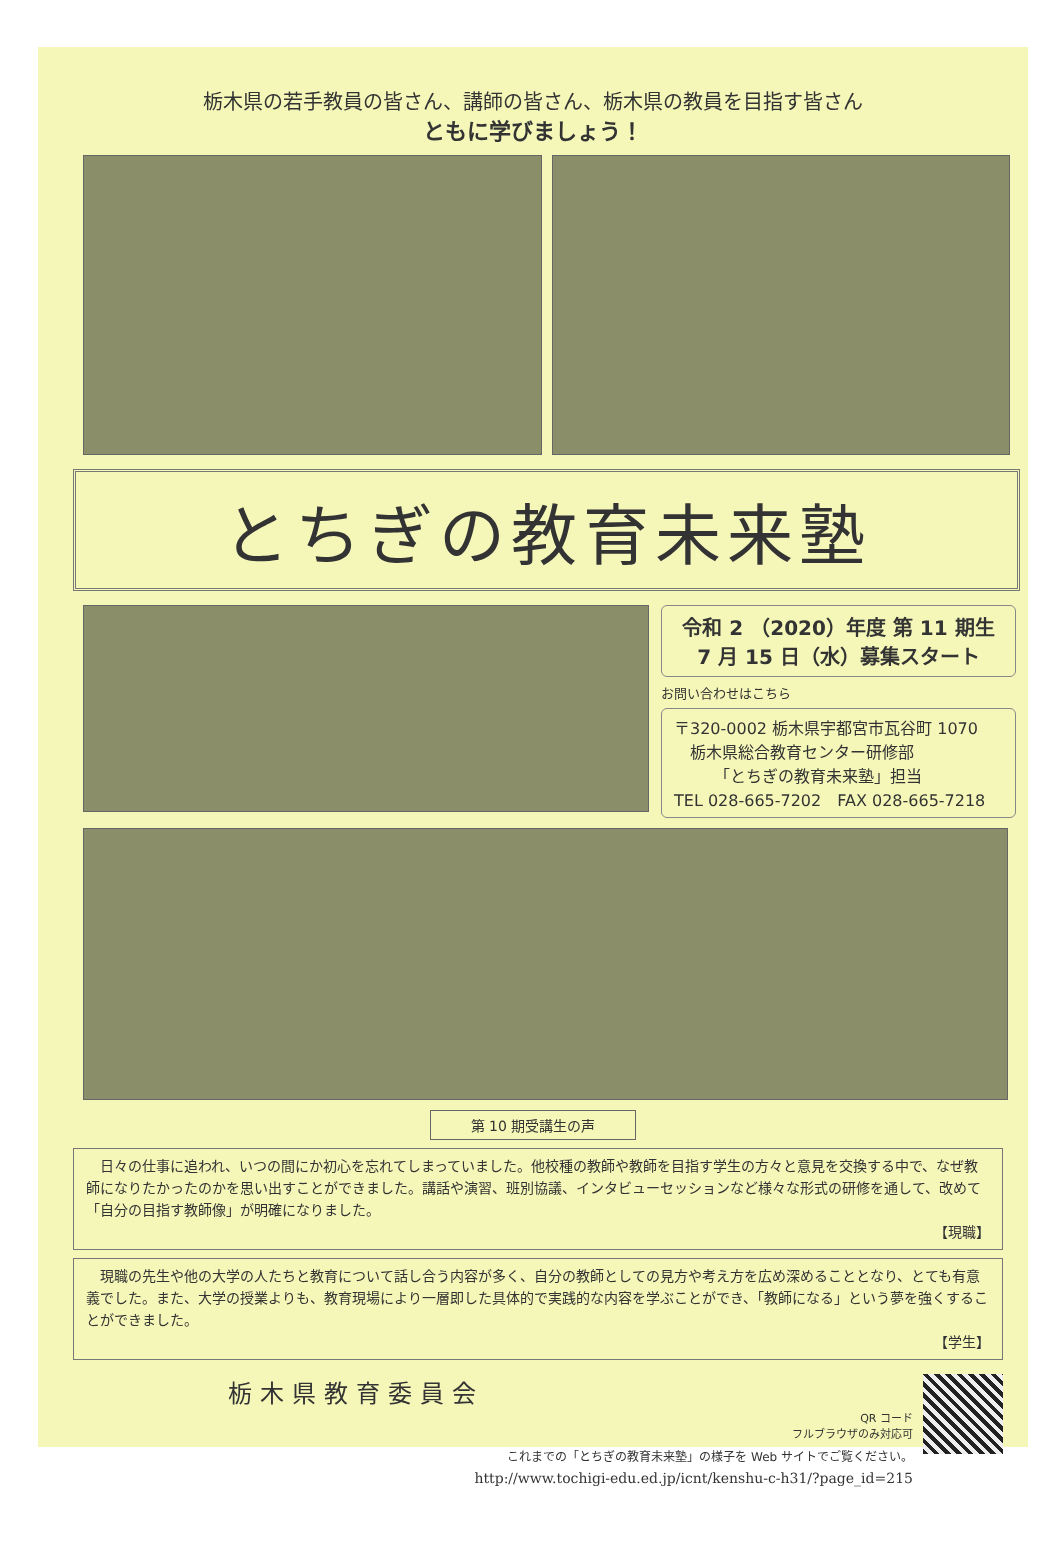栃木県の若手教員の皆さん、講師の皆さん、栃木県の教員を目指す皆さん
ともに学びましょう！
とちぎの教育未来塾
令和 2 （2020）年度 第 11 期生
7 月 15 日（水）募集スタート
お問い合わせはこちら
〒320-0002 栃木県宇都宮市瓦谷町 1070
　栃木県総合教育センター研修部
　　　「とちぎの教育未来塾」担当
TEL 028-665-7202　FAX 028-665-7218
第 10 期受講生の声
　日々の仕事に追われ、いつの間にか初心を忘れてしまっていました。他校種の教師や教師を目指す学生の方々と意見を交換する中で、なぜ教師になりたかったのかを思い出すことができました。講話や演習、班別協議、インタビューセッションなど様々な形式の研修を通して、改めて「自分の目指す教師像」が明確になりました。
【現職】
　現職の先生や他の大学の人たちと教育について話し合う内容が多く、自分の教師としての見方や考え方を広め深めることとなり、とても有意義でした。また、大学の授業よりも、教育現場により一層即した具体的で実践的な内容を学ぶことができ、「教師になる」という夢を強くすることができました。
【学生】
栃木県教育委員会
QR コード
フルブラウザのみ対応可
これまでの「とちぎの教育未来塾」の様子を Web サイトでご覧ください。
http://www.tochigi-edu.ed.jp/icnt/kenshu-c-h31/?page_id=215